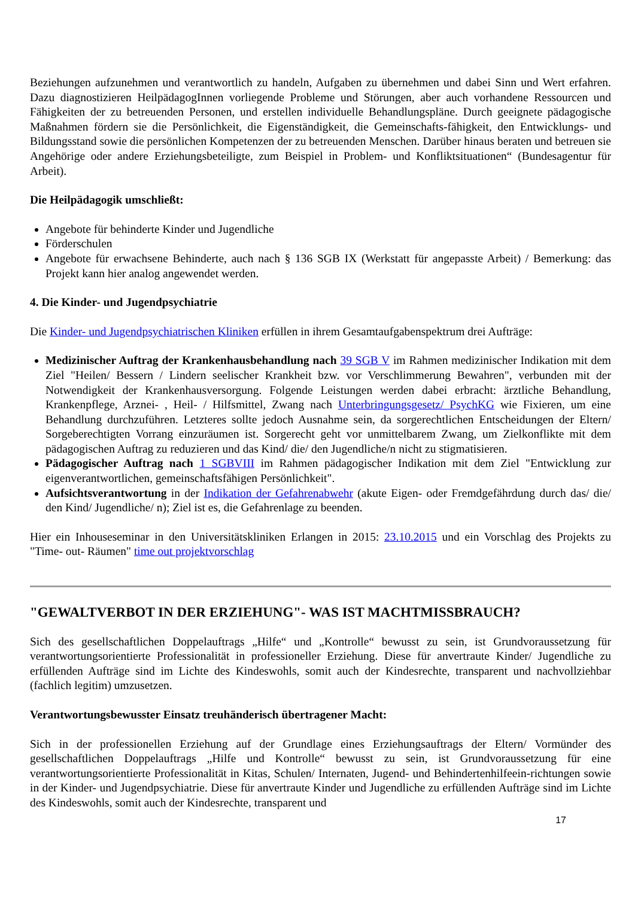Beziehungen aufzunehmen und verantwortlich zu handeln, Aufgaben zu übernehmen und dabei Sinn und Wert erfahren. Dazu diagnostizieren HeilpädagogInnen vorliegende Probleme und Störungen, aber auch vorhandene Ressourcen und Fähigkeiten der zu betreuenden Personen, und erstellen individuelle Behandlungspläne. Durch geeignete pädagogische Maßnahmen fördern sie die Persönlichkeit, die Eigenständigkeit, die Gemeinschafts-fähigkeit, den Entwicklungs- und Bildungsstand sowie die persönlichen Kompetenzen der zu betreuenden Menschen. Darüber hinaus beraten und betreuen sie Angehörige oder andere Erziehungsbeteiligte, zum Beispiel in Problem- und Konfliktsituationen“ (Bundesagentur für Arbeit).
Die Heilpädagogik umschließt:
Angebote für behinderte Kinder und Jugendliche
Förderschulen
Angebote für erwachsene Behinderte, auch nach § 136 SGB IX (Werkstatt für angepasste Arbeit) / Bemerkung: das Projekt kann hier analog angewendet werden.
4. Die Kinder- und Jugendpsychiatrie
Die Kinder- und Jugendpsychiatrischen Kliniken erfüllen in ihrem Gesamtaufgabenspektrum drei Aufträge:
Medizinischer Auftrag der Krankenhausbehandlung nach 39 SGB V im Rahmen medizinischer Indikation mit dem Ziel "Heilen/ Bessern / Lindern seelischer Krankheit bzw. vor Verschlimmerung Bewahren", verbunden mit der Notwendigkeit der Krankenhausversorgung. Folgende Leistungen werden dabei erbracht: ärztliche Behandlung, Krankenpflege, Arznei- , Heil- / Hilfsmittel, Zwang nach Unterbringungsgesetz/ PsychKG wie Fixieren, um eine Behandlung durchzuführen. Letzteres sollte jedoch Ausnahme sein, da sorgerechtlichen Entscheidungen der Eltern/ Sorgeberechtigten Vorrang einzuräumen ist. Sorgerecht geht vor unmittelbarem Zwang, um Zielkonflikte mit dem pädagogischen Auftrag zu reduzieren und das Kind/ die/ den Jugendliche/n nicht zu stigmatisieren.
Pädagogischer Auftrag nach 1 SGBVIII im Rahmen pädagogischer Indikation mit dem Ziel "Entwicklung zur eigenverantwortlichen, gemeinschaftsfähigen Persönlichkeit".
Aufsichtsverantwortung in der Indikation der Gefahrenabwehr (akute Eigen- oder Fremdgefährdung durch das/ die/ den Kind/ Jugendliche/ n); Ziel ist es, die Gefahrenlage zu beenden.
Hier ein Inhouseseminar in den Universitätskliniken Erlangen in 2015: 23.10.2015 und ein Vorschlag des Projekts zu "Time- out- Räumen" time out projektvorschlag
"GEWALTVERBOT IN DER ERZIEHUNG"- WAS IST MACHTMISSBRAUCH?
Sich des gesellschaftlichen Doppelauftrags „Hilfe“ und „Kontrolle“ bewusst zu sein, ist Grundvoraussetzung für verantwortungsorientierte Professionalität in professioneller Erziehung. Diese für anvertraute Kinder/ Jugendliche zu erfüllenden Aufträge sind im Lichte des Kindeswohls, somit auch der Kindesrechte, transparent und nachvollziehbar (fachlich legitim) umzusetzen.
Verantwortungsbewusster Einsatz treuhänderisch übertragener Macht:
Sich in der professionellen Erziehung auf der Grundlage eines Erziehungsauftrags der Eltern/ Vormünder des gesellschaftlichen Doppelauftrags „Hilfe und Kontrolle“ bewusst zu sein, ist Grundvoraussetzung für eine verantwortungsorientierte Professionalität in Kitas, Schulen/ Internaten, Jugend- und Behindertenhilfeein-richtungen sowie in der Kinder- und Jugendpsychiatrie. Diese für anvertraute Kinder und Jugendliche zu erfüllenden Aufträge sind im Lichte des Kindeswohls, somit auch der Kindesrechte, transparent und
17